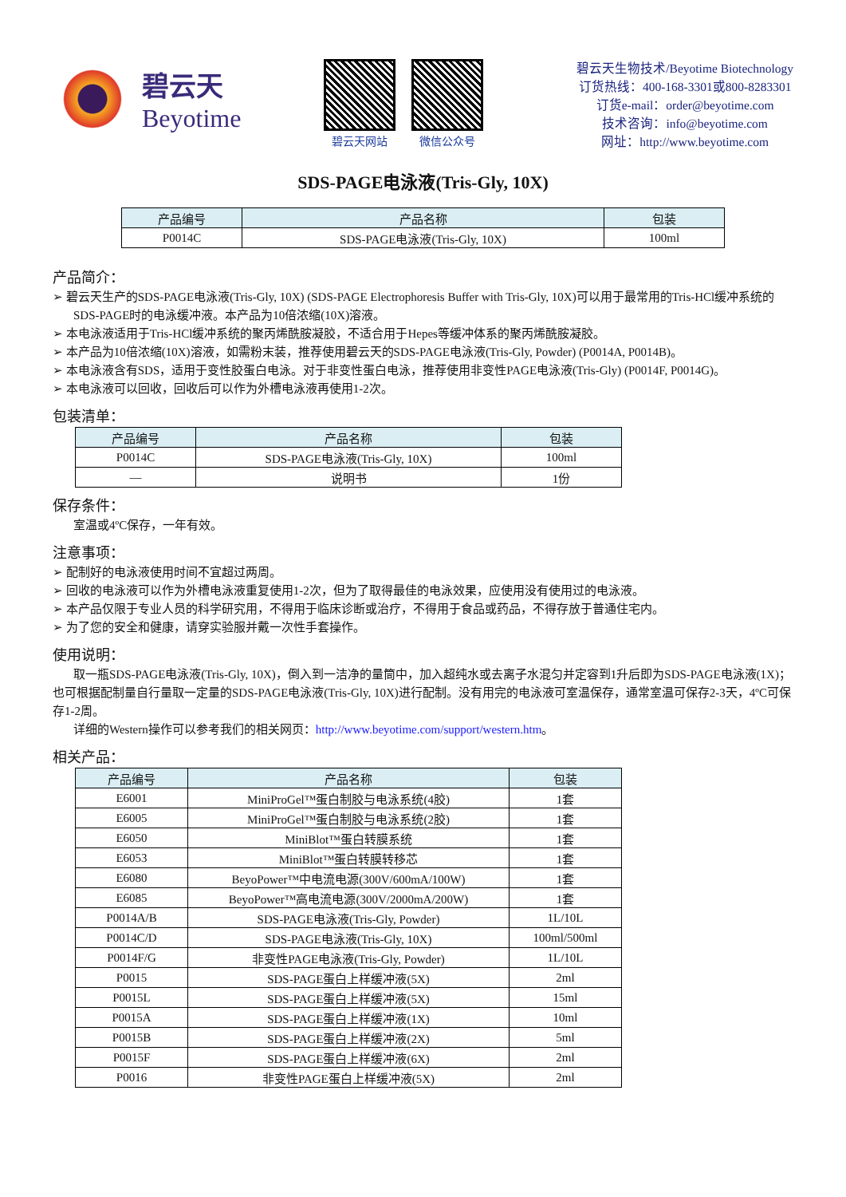碧云天
Beyotime
碧云天网站 微信公众号
碧云天生物技术/Beyotime Biotechnology
订货热线：400-168-3301或800-8283301
订货e-mail：order@beyotime.com
技术咨询：info@beyotime.com
网址：http://www.beyotime.com
SDS-PAGE电泳液(Tris-Gly, 10X)
| 产品编号 | 产品名称 | 包装 |
| --- | --- | --- |
| P0014C | SDS-PAGE电泳液(Tris-Gly, 10X) | 100ml |
产品简介：
➢ 碧云天生产的SDS-PAGE电泳液(Tris-Gly, 10X) (SDS-PAGE Electrophoresis Buffer with Tris-Gly, 10X)可以用于最常用的Tris-HCl缓冲系统的SDS-PAGE时的电泳缓冲液。本产品为10倍浓缩(10X)溶液。
➢ 本电泳液适用于Tris-HCl缓冲系统的聚丙烯酰胺凝胶，不适合用于Hepes等缓冲体系的聚丙烯酰胺凝胶。
➢ 本产品为10倍浓缩(10X)溶液，如需粉末装，推荐使用碧云天的SDS-PAGE电泳液(Tris-Gly, Powder) (P0014A, P0014B)。
➢ 本电泳液含有SDS，适用于变性胶蛋白电泳。对于非变性蛋白电泳，推荐使用非变性PAGE电泳液(Tris-Gly) (P0014F, P0014G)。
➢ 本电泳液可以回收，回收后可以作为外槽电泳液再使用1-2次。
包装清单：
| 产品编号 | 产品名称 | 包装 |
| --- | --- | --- |
| P0014C | SDS-PAGE电泳液(Tris-Gly, 10X) | 100ml |
| — | 说明书 | 1份 |
保存条件：
室温或4ºC保存，一年有效。
注意事项：
➢ 配制好的电泳液使用时间不宜超过两周。
➢ 回收的电泳液可以作为外槽电泳液重复使用1-2次，但为了取得最佳的电泳效果，应使用没有使用过的电泳液。
➢ 本产品仅限于专业人员的科学研究用，不得用于临床诊断或治疗，不得用于食品或药品，不得存放于普通住宅内。
➢ 为了您的安全和健康，请穿实验服并戴一次性手套操作。
使用说明：
取一瓶SDS-PAGE电泳液(Tris-Gly, 10X)，倒入到一洁净的量筒中，加入超纯水或去离子水混匀并定容到1升后即为SDS-PAGE电泳液(1X)；也可根据配制量自行量取一定量的SDS-PAGE电泳液(Tris-Gly, 10X)进行配制。没有用完的电泳液可室温保存，通常室温可保存2-3天，4ºC可保存1-2周。
详细的Western操作可以参考我们的相关网页：http://www.beyotime.com/support/western.htm。
相关产品：
| 产品编号 | 产品名称 | 包装 |
| --- | --- | --- |
| E6001 | MiniProGel™蛋白制胶与电泳系统(4胶) | 1套 |
| E6005 | MiniProGel™蛋白制胶与电泳系统(2胶) | 1套 |
| E6050 | MiniBlot™蛋白转膜系统 | 1套 |
| E6053 | MiniBlot™蛋白转膜转移芯 | 1套 |
| E6080 | BeyoPower™中电流电源(300V/600mA/100W) | 1套 |
| E6085 | BeyoPower™高电流电源(300V/2000mA/200W) | 1套 |
| P0014A/B | SDS-PAGE电泳液(Tris-Gly, Powder) | 1L/10L |
| P0014C/D | SDS-PAGE电泳液(Tris-Gly, 10X) | 100ml/500ml |
| P0014F/G | 非变性PAGE电泳液(Tris-Gly, Powder) | 1L/10L |
| P0015 | SDS-PAGE蛋白上样缓冲液(5X) | 2ml |
| P0015L | SDS-PAGE蛋白上样缓冲液(5X) | 15ml |
| P0015A | SDS-PAGE蛋白上样缓冲液(1X) | 10ml |
| P0015B | SDS-PAGE蛋白上样缓冲液(2X) | 5ml |
| P0015F | SDS-PAGE蛋白上样缓冲液(6X) | 2ml |
| P0016 | 非变性PAGE蛋白上样缓冲液(5X) | 2ml |